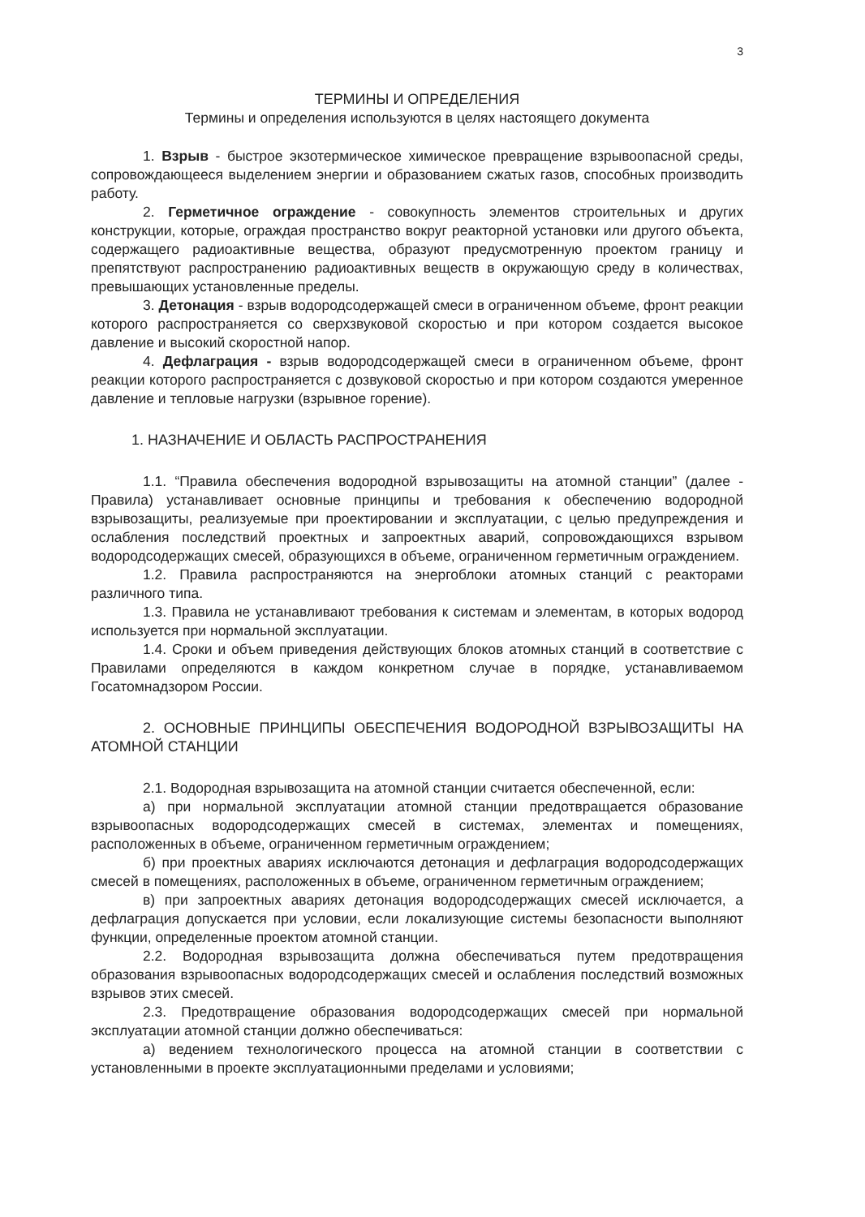3
ТЕРМИНЫ И ОПРЕДЕЛЕНИЯ
Термины и определения используются в целях настоящего документа
1. Взрыв - быстрое экзотермическое химическое превращение взрывоопасной среды, сопровождающееся выделением энергии и образованием сжатых газов, способных производить работу.
2. Герметичное ограждение - совокупность элементов строительных и других конструкции, которые, ограждая пространство вокруг реакторной установки или другого объекта, содержащего радиоактивные вещества, образуют предусмотренную проектом границу и препятствуют распространению радиоактивных веществ в окружающую среду в количествах, превышающих установленные пределы.
3. Детонация - взрыв водородсодержащей смеси в ограниченном объеме, фронт реакции которого распространяется со сверхзвуковой скоростью и при котором создается высокое давление и высокий скоростной напор.
4. Дефлаграция - взрыв водородсодержащей смеси в ограниченном объеме, фронт реакции которого распространяется с дозвуковой скоростью и при котором создаются умеренное давление и тепловые нагрузки (взрывное горение).
1. НАЗНАЧЕНИЕ И ОБЛАСТЬ РАСПРОСТРАНЕНИЯ
1.1. “Правила обеспечения водородной взрывозащиты на атомной станции” (далее - Правила) устанавливает основные принципы и требования к обеспечению водородной взрывозащиты, реализуемые при проектировании и эксплуатации, с целью предупреждения и ослабления последствий проектных и запроектных аварий, сопровождающихся взрывом водородсодержащих смесей, образующихся в объеме, ограниченном герметичным ограждением.
1.2. Правила распространяются на энергоблоки атомных станций с реакторами различного типа.
1.3. Правила не устанавливают требования к системам и элементам, в которых водород используется при нормальной эксплуатации.
1.4. Сроки и объем приведения действующих блоков атомных станций в соответствие с Правилами определяются в каждом конкретном случае в порядке, устанавливаемом Госатомнадзором России.
2. ОСНОВНЫЕ ПРИНЦИПЫ ОБЕСПЕЧЕНИЯ ВОДОРОДНОЙ ВЗРЫВОЗАЩИТЫ НА АТОМНОЙ СТАНЦИИ
2.1. Водородная взрывозащита на атомной станции считается обеспеченной, если:
а) при нормальной эксплуатации атомной станции предотвращается образование взрывоопасных водородсодержащих смесей в системах, элементах и помещениях, расположенных в объеме, ограниченном герметичным ограждением;
б) при проектных авариях исключаются детонация и дефлаграция водородсодержащих смесей в помещениях, расположенных в объеме, ограниченном герметичным ограждением;
в) при запроектных авариях детонация водородсодержащих смесей исключается, а дефлаграция допускается при условии, если локализующие системы безопасности выполняют функции, определенные проектом атомной станции.
2.2. Водородная взрывозащита должна обеспечиваться путем предотвращения образования взрывоопасных водородсодержащих смесей и ослабления последствий возможных взрывов этих смесей.
2.3. Предотвращение образования водородсодержащих смесей при нормальной эксплуатации атомной станции должно обеспечиваться:
а) ведением технологического процесса на атомной станции в соответствии с установленными в проекте эксплуатационными пределами и условиями;